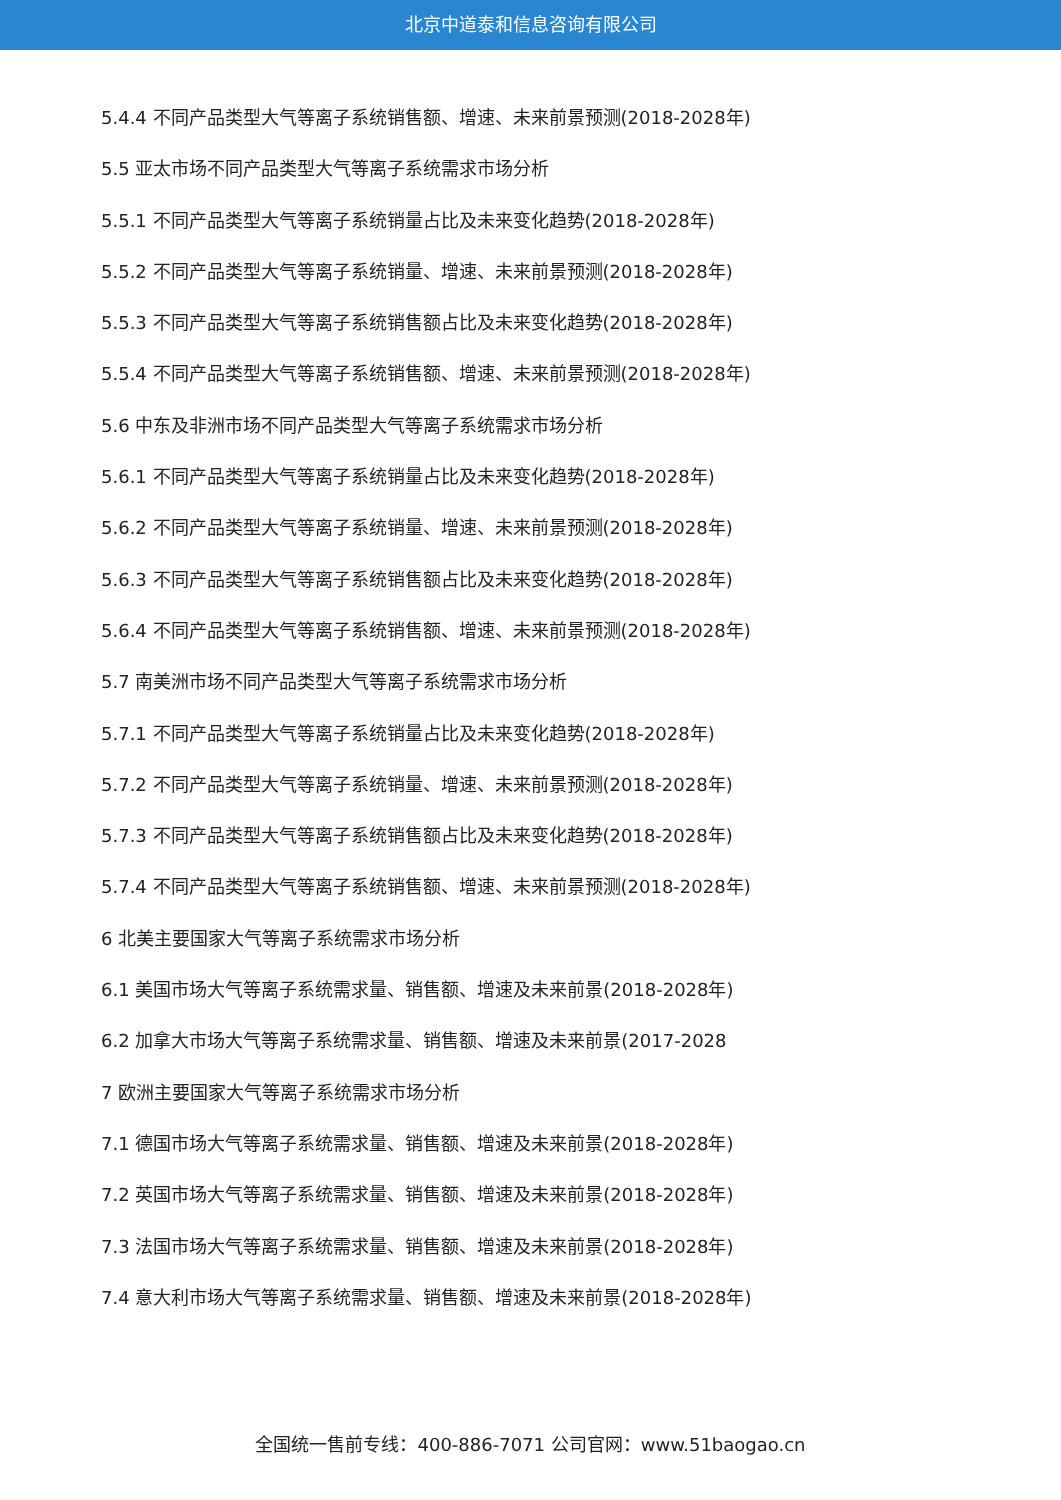北京中道泰和信息咨询有限公司
5.4.4 不同产品类型大气等离子系统销售额、增速、未来前景预测(2018-2028年)
5.5 亚太市场不同产品类型大气等离子系统需求市场分析
5.5.1 不同产品类型大气等离子系统销量占比及未来变化趋势(2018-2028年)
5.5.2 不同产品类型大气等离子系统销量、增速、未来前景预测(2018-2028年)
5.5.3 不同产品类型大气等离子系统销售额占比及未来变化趋势(2018-2028年)
5.5.4 不同产品类型大气等离子系统销售额、增速、未来前景预测(2018-2028年)
5.6 中东及非洲市场不同产品类型大气等离子系统需求市场分析
5.6.1 不同产品类型大气等离子系统销量占比及未来变化趋势(2018-2028年)
5.6.2 不同产品类型大气等离子系统销量、增速、未来前景预测(2018-2028年)
5.6.3 不同产品类型大气等离子系统销售额占比及未来变化趋势(2018-2028年)
5.6.4 不同产品类型大气等离子系统销售额、增速、未来前景预测(2018-2028年)
5.7 南美洲市场不同产品类型大气等离子系统需求市场分析
5.7.1 不同产品类型大气等离子系统销量占比及未来变化趋势(2018-2028年)
5.7.2 不同产品类型大气等离子系统销量、增速、未来前景预测(2018-2028年)
5.7.3 不同产品类型大气等离子系统销售额占比及未来变化趋势(2018-2028年)
5.7.4 不同产品类型大气等离子系统销售额、增速、未来前景预测(2018-2028年)
6 北美主要国家大气等离子系统需求市场分析
6.1 美国市场大气等离子系统需求量、销售额、增速及未来前景(2018-2028年)
6.2 加拿大市场大气等离子系统需求量、销售额、增速及未来前景(2017-2028
7 欧洲主要国家大气等离子系统需求市场分析
7.1 德国市场大气等离子系统需求量、销售额、增速及未来前景(2018-2028年)
7.2 英国市场大气等离子系统需求量、销售额、增速及未来前景(2018-2028年)
7.3 法国市场大气等离子系统需求量、销售额、增速及未来前景(2018-2028年)
7.4 意大利市场大气等离子系统需求量、销售额、增速及未来前景(2018-2028年)
全国统一售前专线：400-886-7071 公司官网：www.51baogao.cn